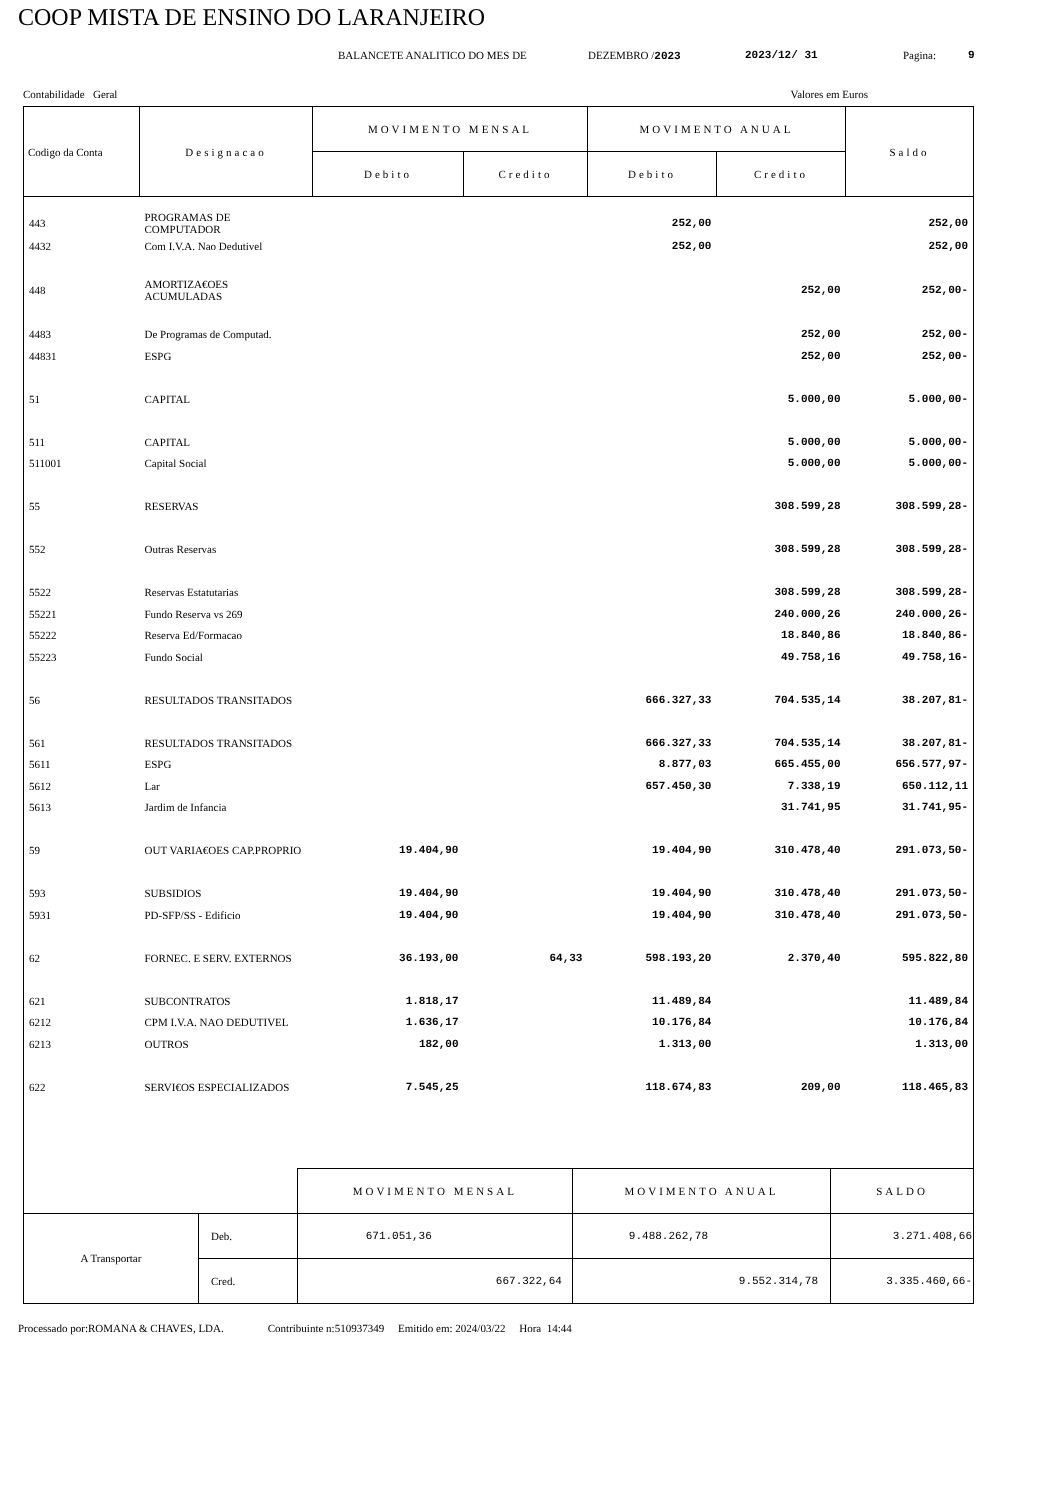COOP MISTA DE ENSINO DO LARANJEIRO
BALANCETE ANALITICO DO MES DE DEZEMBRO /2023 2023/12/ 31 Pagina: 9
Contabilidade Geral Valores em Euros
| Codigo da Conta | Designacao | MOVIMENTO MENSAL | | MOVIMENTO ANUAL | | Saldo |
| --- | --- | --- | --- | --- | --- | --- |
| | | Debito | Credito | Debito | Credito | |
| 443 | PROGRAMAS DE COMPUTADOR | | | 252,00 | | 252,00 |
| 4432 | Com I.V.A. Nao Dedutivel | | | 252,00 | | 252,00 |
| 448 | AMORTIZA€OES ACUMULADAS | | | | 252,00 | 252,00- |
| 4483 | De Programas de Computad. | | | | 252,00 | 252,00- |
| 44831 | ESPG | | | | 252,00 | 252,00- |
| 51 | CAPITAL | | | | 5.000,00 | 5.000,00- |
| 511 | CAPITAL | | | | 5.000,00 | 5.000,00- |
| 511001 | Capital Social | | | | 5.000,00 | 5.000,00- |
| 55 | RESERVAS | | | | 308.599,28 | 308.599,28- |
| 552 | Outras Reservas | | | | 308.599,28 | 308.599,28- |
| 5522 | Reservas Estatutarias | | | | 308.599,28 | 308.599,28- |
| 55221 | Fundo Reserva vs 269 | | | | 240.000,26 | 240.000,26- |
| 55222 | Reserva Ed/Formacao | | | | 18.840,86 | 18.840,86- |
| 55223 | Fundo Social | | | | 49.758,16 | 49.758,16- |
| 56 | RESULTADOS TRANSITADOS | | | 666.327,33 | 704.535,14 | 38.207,81- |
| 561 | RESULTADOS TRANSITADOS | | | 666.327,33 | 704.535,14 | 38.207,81- |
| 5611 | ESPG | | | 8.877,03 | 665.455,00 | 656.577,97- |
| 5612 | Lar | | | 657.450,30 | 7.338,19 | 650.112,11 |
| 5613 | Jardim de Infancia | | | | 31.741,95 | 31.741,95- |
| 59 | OUT VARIA€OES CAP.PROPRIO | 19.404,90 | | 19.404,90 | 310.478,40 | 291.073,50- |
| 593 | SUBSIDIOS | 19.404,90 | | 19.404,90 | 310.478,40 | 291.073,50- |
| 5931 | PD-SFP/SS - Edificio | 19.404,90 | | 19.404,90 | 310.478,40 | 291.073,50- |
| 62 | FORNEC. E SERV. EXTERNOS | 36.193,00 | 64,33 | 598.193,20 | 2.370,40 | 595.822,80 |
| 621 | SUBCONTRATOS | 1.818,17 | | 11.489,84 | | 11.489,84 |
| 6212 | CPM I.V.A. NAO DEDUTIVEL | 1.636,17 | | 10.176,84 | | 10.176,84 |
| 6213 | OUTROS | 182,00 | | 1.313,00 | | 1.313,00 |
| 622 | SERVI€OS ESPECIALIZADOS | 7.545,25 | | 118.674,83 | 209,00 | 118.465,83 |
| | | MOVIMENTO MENSAL | MOVIMENTO ANUAL | SALDO |
| A Transportar | Deb. | 671.051,36 | 9.488.262,78 | 3.271.408,66 |
| | Cred. | 667.322,64 | 9.552.314,78 | 3.335.460,66- |
Processado por:ROMANA & CHAVES, LDA. Contribuinte n:510937349 Emitido em: 2024/03/22 Hora 14:44